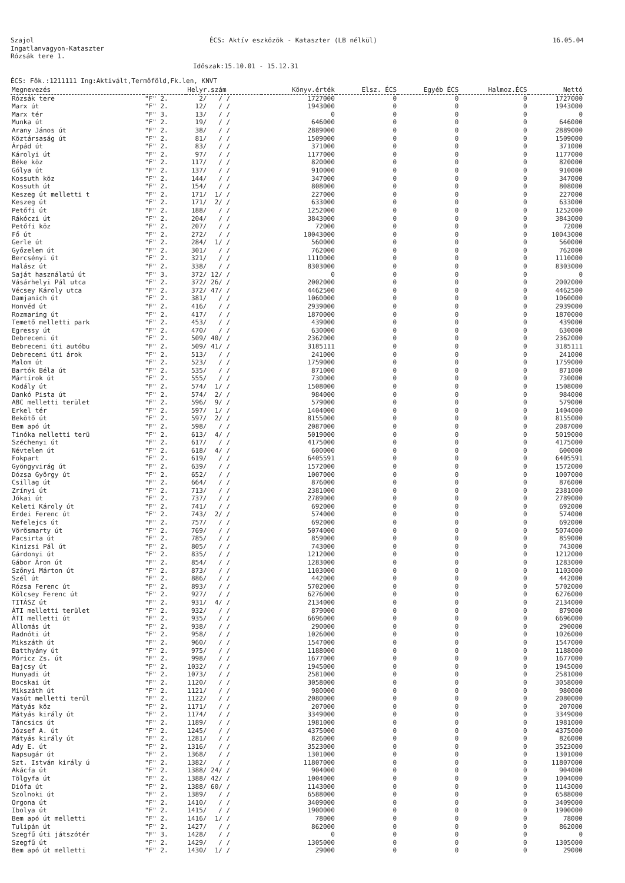Szajol ÉCS: Aktív eszközök - Kataszter (LB nélkül) 16.05.04
Ingatlanvagyon-Kataszter
Rózsák tere 1.
Időszak:15.10.01 - 15.12.31
ÉCS: Fők.:1211111 Ing:Aktivált,Termőföld,Fk.len, KNVT
| Megnevezés | | Helyr.szám | Könyv.érték | Elsz. ÉCS | Egyéb ÉCS | Halmoz.ÉCS | Nettó |
| --- | --- | --- | --- | --- | --- | --- | --- |
| Rózsák tere | "F" 2. | 2/ / / | 1727000 | 0 | 0 | 0 | 1727000 |
| Marx út | "F" 2. | 12/ / / | 1943000 | 0 | 0 | 0 | 1943000 |
| Marx tér | "F" 3. | 13/ / / | 0 | 0 | 0 | 0 | 0 |
| Munka út | "F" 2. | 19/ / / | 646000 | 0 | 0 | 0 | 646000 |
| Arany János út | "F" 2. | 38/ / / | 2889000 | 0 | 0 | 0 | 2889000 |
| Köztársaság út | "F" 2. | 81/ / / | 1509000 | 0 | 0 | 0 | 1509000 |
| Árpád út | "F" 2. | 83/ / / | 371000 | 0 | 0 | 0 | 371000 |
| Károlyi út | "F" 2. | 97/ / / | 1177000 | 0 | 0 | 0 | 1177000 |
| Béke köz | "F" 2. | 117/ / / | 820000 | 0 | 0 | 0 | 820000 |
| Gólya út | "F" 2. | 137/ / / | 910000 | 0 | 0 | 0 | 910000 |
| Kossuth köz | "F" 2. | 144/ / / | 347000 | 0 | 0 | 0 | 347000 |
| Kossuth út | "F" 2. | 154/ / / | 808000 | 0 | 0 | 0 | 808000 |
| Keszeg út melletti t | "F" 2. | 171/ 1/ / | 227000 | 0 | 0 | 0 | 227000 |
| Keszeg út | "F" 2. | 171/ 2/ / | 633000 | 0 | 0 | 0 | 633000 |
| Petőfi út | "F" 2. | 188/ / / | 1252000 | 0 | 0 | 0 | 1252000 |
| Rákóczi út | "F" 2. | 204/ / / | 3843000 | 0 | 0 | 0 | 3843000 |
| Petőfi köz | "F" 2. | 207/ / / | 72000 | 0 | 0 | 0 | 72000 |
| Fő út | "F" 2. | 272/ / / | 10043000 | 0 | 0 | 0 | 10043000 |
| Gerle út | "F" 2. | 284/ 1/ / | 560000 | 0 | 0 | 0 | 560000 |
| Győzelem út | "F" 2. | 301/ / / | 762000 | 0 | 0 | 0 | 762000 |
| Bercsényi út | "F" 2. | 321/ / / | 1110000 | 0 | 0 | 0 | 1110000 |
| Halász út | "F" 2. | 338/ / / | 8303000 | 0 | 0 | 0 | 8303000 |
| Saját használatú út | "F" 3. | 372/ 12/ / | 0 | 0 | 0 | 0 | 0 |
| Vásárhelyi Pál utca | "F" 2. | 372/ 26/ / | 2002000 | 0 | 0 | 0 | 2002000 |
| Vécsey Károly utca | "F" 2. | 372/ 47/ / | 4462500 | 0 | 0 | 0 | 4462500 |
| Damjanich út | "F" 2. | 381/ / / | 1060000 | 0 | 0 | 0 | 1060000 |
| Honvéd út | "F" 2. | 416/ / / | 2939000 | 0 | 0 | 0 | 2939000 |
| Rozmaring út | "F" 2. | 417/ / / | 1870000 | 0 | 0 | 0 | 1870000 |
| Temető melletti park | "F" 2. | 453/ / / | 439000 | 0 | 0 | 0 | 439000 |
| Egressy út | "F" 2. | 470/ / / | 630000 | 0 | 0 | 0 | 630000 |
| Debreceni út | "F" 2. | 509/ 40/ / | 2362000 | 0 | 0 | 0 | 2362000 |
| Bebreceni úti autóbu | "F" 2. | 509/ 41/ / | 3185111 | 0 | 0 | 0 | 3185111 |
| Debreceni úti árok | "F" 2. | 513/ / / | 241000 | 0 | 0 | 0 | 241000 |
| Malom út | "F" 2. | 523/ / / | 1759000 | 0 | 0 | 0 | 1759000 |
| Bartók Béla út | "F" 2. | 535/ / / | 871000 | 0 | 0 | 0 | 871000 |
| Mártírok út | "F" 2. | 555/ / / | 730000 | 0 | 0 | 0 | 730000 |
| Kodály út | "F" 2. | 574/ 1/ / | 1508000 | 0 | 0 | 0 | 1508000 |
| Dankó Pista út | "F" 2. | 574/ 2/ / | 984000 | 0 | 0 | 0 | 984000 |
| ABC melletti terület | "F" 2. | 596/ 9/ / | 579000 | 0 | 0 | 0 | 579000 |
| Erkel tér | "F" 2. | 597/ 1/ / | 1404000 | 0 | 0 | 0 | 1404000 |
| Bekötő út | "F" 2. | 597/ 2/ / | 8155000 | 0 | 0 | 0 | 8155000 |
| Bem apó út | "F" 2. | 598/ / / | 2087000 | 0 | 0 | 0 | 2087000 |
| Tinóka melletti terü | "F" 2. | 613/ 4/ / | 5019000 | 0 | 0 | 0 | 5019000 |
| Széchenyi út | "F" 2. | 617/ / / | 4175000 | 0 | 0 | 0 | 4175000 |
| Névtelen út | "F" 2. | 618/ 4/ / | 600000 | 0 | 0 | 0 | 600000 |
| Fokpart | "F" 2. | 619/ / / | 6405591 | 0 | 0 | 0 | 6405591 |
| Gyöngyvirág út | "F" 2. | 639/ / / | 1572000 | 0 | 0 | 0 | 1572000 |
| Dózsa György út | "F" 2. | 652/ / / | 1007000 | 0 | 0 | 0 | 1007000 |
| Csillag út | "F" 2. | 664/ / / | 876000 | 0 | 0 | 0 | 876000 |
| Zrínyi út | "F" 2. | 713/ / / | 2381000 | 0 | 0 | 0 | 2381000 |
| Jókai út | "F" 2. | 737/ / / | 2789000 | 0 | 0 | 0 | 2789000 |
| Keleti Károly út | "F" 2. | 741/ / / | 692000 | 0 | 0 | 0 | 692000 |
| Erdei Ferenc út | "F" 2. | 743/ 2/ / | 574000 | 0 | 0 | 0 | 574000 |
| Nefelejcs út | "F" 2. | 757/ / / | 692000 | 0 | 0 | 0 | 692000 |
| Vörösmarty út | "F" 2. | 769/ / / | 5074000 | 0 | 0 | 0 | 5074000 |
| Pacsirta út | "F" 2. | 785/ / / | 859000 | 0 | 0 | 0 | 859000 |
| Kinizsi Pál út | "F" 2. | 805/ / / | 743000 | 0 | 0 | 0 | 743000 |
| Gárdonyi út | "F" 2. | 835/ / / | 1212000 | 0 | 0 | 0 | 1212000 |
| Gábor Áron út | "F" 2. | 854/ / / | 1283000 | 0 | 0 | 0 | 1283000 |
| Szőnyi Márton út | "F" 2. | 873/ / / | 1103000 | 0 | 0 | 0 | 1103000 |
| Szél út | "F" 2. | 886/ / / | 442000 | 0 | 0 | 0 | 442000 |
| Rózsa Ferenc út | "F" 2. | 893/ / / | 5702000 | 0 | 0 | 0 | 5702000 |
| Kölcsey Ferenc út | "F" 2. | 927/ / / | 6276000 | 0 | 0 | 0 | 6276000 |
| TITÁSZ út | "F" 2. | 931/ 4/ / | 2134000 | 0 | 0 | 0 | 2134000 |
| ÁTI melletti terület | "F" 2. | 932/ / / | 879000 | 0 | 0 | 0 | 879000 |
| ÁTI melletti út | "F" 2. | 935/ / / | 6696000 | 0 | 0 | 0 | 6696000 |
| Állomás út | "F" 2. | 938/ / / | 290000 | 0 | 0 | 0 | 290000 |
| Radnóti út | "F" 2. | 958/ / / | 1026000 | 0 | 0 | 0 | 1026000 |
| Mikszáth út | "F" 2. | 960/ / / | 1547000 | 0 | 0 | 0 | 1547000 |
| Batthyány út | "F" 2. | 975/ / / | 1188000 | 0 | 0 | 0 | 1188000 |
| Móricz Zs. út | "F" 2. | 998/ / / | 1677000 | 0 | 0 | 0 | 1677000 |
| Bajcsy út | "F" 2. | 1032/ / / | 1945000 | 0 | 0 | 0 | 1945000 |
| Hunyadi út | "F" 2. | 1073/ / / | 2581000 | 0 | 0 | 0 | 2581000 |
| Bocskai út | "F" 2. | 1120/ / / | 3058000 | 0 | 0 | 0 | 3058000 |
| Mikszáth út | "F" 2. | 1121/ / / | 980000 | 0 | 0 | 0 | 980000 |
| Vasút melletti terül | "F" 2. | 1122/ / / | 2080000 | 0 | 0 | 0 | 2080000 |
| Mátyás köz | "F" 2. | 1171/ / / | 207000 | 0 | 0 | 0 | 207000 |
| Mátyás király út | "F" 2. | 1174/ / / | 3349000 | 0 | 0 | 0 | 3349000 |
| Táncsics út | "F" 2. | 1189/ / / | 1981000 | 0 | 0 | 0 | 1981000 |
| József A. út | "F" 2. | 1245/ / / | 4375000 | 0 | 0 | 0 | 4375000 |
| Mátyás király út | "F" 2. | 1281/ / / | 826000 | 0 | 0 | 0 | 826000 |
| Ady E. út | "F" 2. | 1316/ / / | 3523000 | 0 | 0 | 0 | 3523000 |
| Napsugár út | "F" 2. | 1368/ / / | 1301000 | 0 | 0 | 0 | 1301000 |
| Szt. István király ú | "F" 2. | 1382/ / / | 11807000 | 0 | 0 | 0 | 11807000 |
| Akácfa út | "F" 2. | 1388/ 24/ / | 904000 | 0 | 0 | 0 | 904000 |
| Tölgyfa út | "F" 2. | 1388/ 42/ / | 1004000 | 0 | 0 | 0 | 1004000 |
| Diófa út | "F" 2. | 1388/ 60/ / | 1143000 | 0 | 0 | 0 | 1143000 |
| Szolnoki út | "F" 2. | 1389/ / / | 6588000 | 0 | 0 | 0 | 6588000 |
| Orgona út | "F" 2. | 1410/ / / | 3409000 | 0 | 0 | 0 | 3409000 |
| Ibolya út | "F" 2. | 1415/ / / | 1900000 | 0 | 0 | 0 | 1900000 |
| Bem apó út melletti | "F" 2. | 1416/ 1/ / | 78000 | 0 | 0 | 0 | 78000 |
| Tulipán út | "F" 2. | 1427/ / / | 862000 | 0 | 0 | 0 | 862000 |
| Szegfű úti játszótér | "F" 3. | 1428/ / / | 0 | 0 | 0 | 0 | 0 |
| Szegfű út | "F" 2. | 1429/ / / | 1305000 | 0 | 0 | 0 | 1305000 |
| Bem apó út melletti | "F" 2. | 1430/ 1/ / | 29000 | 0 | 0 | 0 | 29000 |